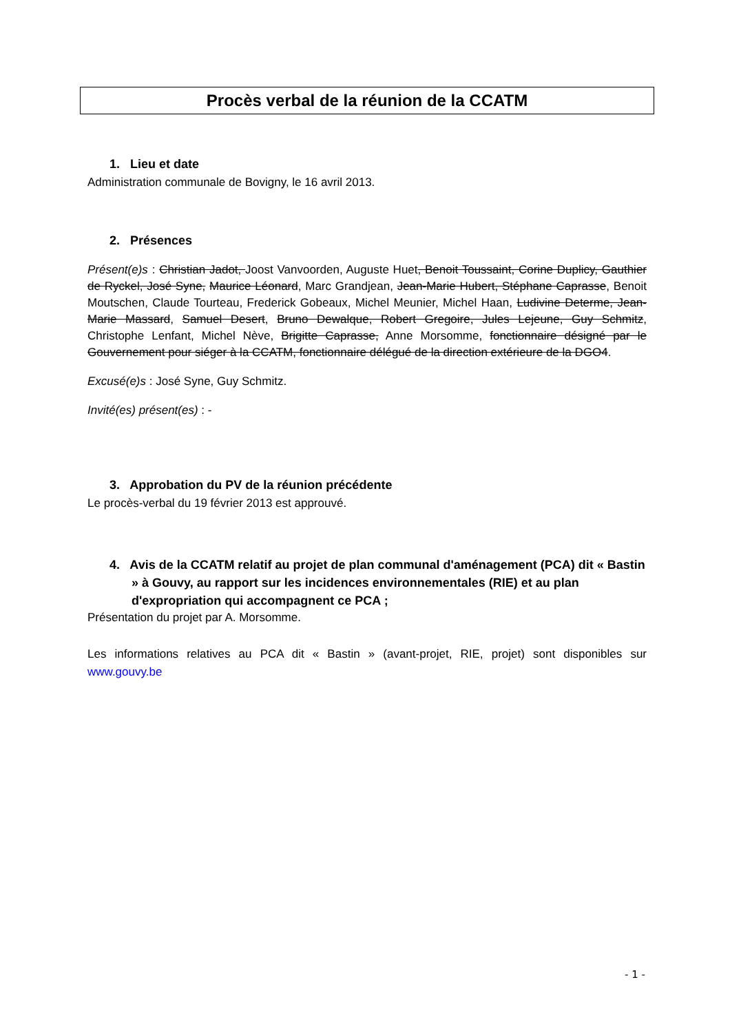Procès verbal de la réunion de la CCATM
1. Lieu et date
Administration communale de Bovigny, le 16 avril 2013.
2. Présences
Présent(e)s : Christian Jadot, Joost Vanvoorden, Auguste Huet, Benoit Toussaint, Corine Duplicy, Gauthier de Ryckel, José Syne, Maurice Léonard, Marc Grandjean, Jean-Marie Hubert, Stéphane Caprasse, Benoit Moutschen, Claude Tourteau, Frederick Gobeaux, Michel Meunier, Michel Haan, Ludivine Determe, Jean-Marie Massard, Samuel Desert, Bruno Dewalque, Robert Gregoire, Jules Lejeune, Guy Schmitz, Christophe Lenfant, Michel Nève, Brigitte Caprasse, Anne Morsomme, fonctionnaire désigné par le Gouvernement pour siéger à la CCATM, fonctionnaire délégué de la direction extérieure de la DGO4.
Excusé(e)s : José Syne, Guy Schmitz.
Invité(es) présent(es) : -
3. Approbation du PV de la réunion précédente
Le procès-verbal du 19 février 2013 est approuvé.
4. Avis de la CCATM relatif au projet de plan communal d'aménagement (PCA) dit « Bastin » à Gouvy, au rapport sur les incidences environnementales (RIE) et au plan d'expropriation qui accompagnent ce PCA ;
Présentation du projet par A. Morsomme.
Les informations relatives au PCA dit « Bastin » (avant-projet, RIE, projet) sont disponibles sur www.gouvy.be
- 1 -